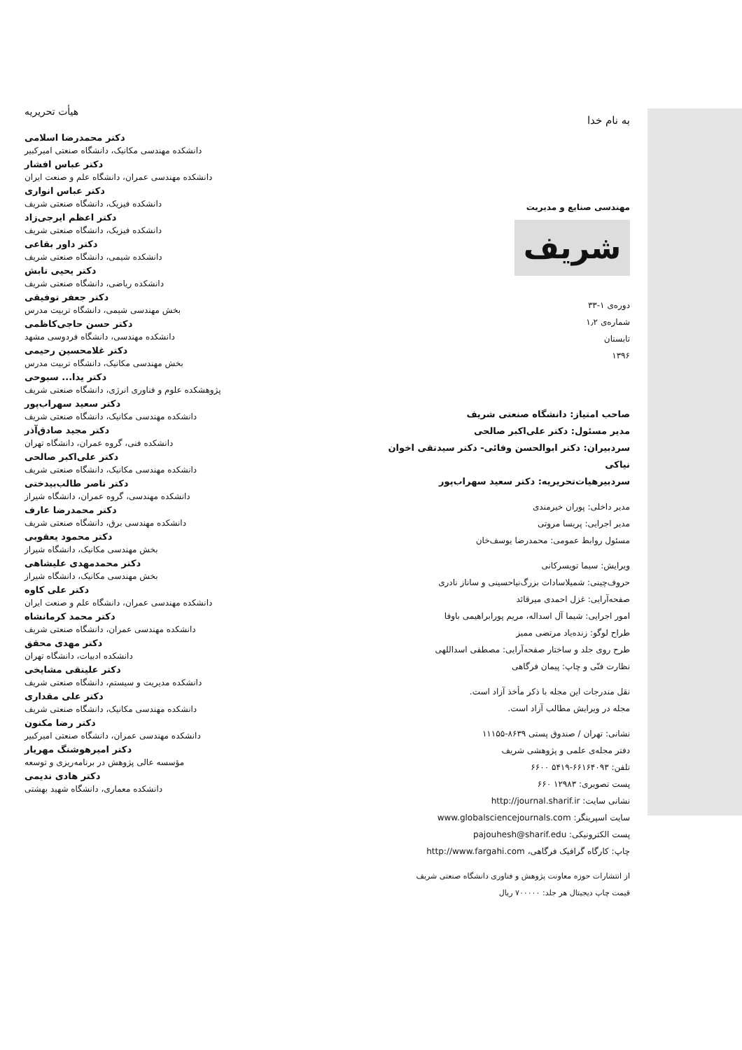به نام خدا
مهندسی صنایع و مدیریت
شریف
دوره‌ی ۱-۳۳
شماره‌ی ۱٫۲
تابستان
۱۳۹۶
صاحب امتیاز: دانشگاه صنعتی شریف
مدیر مسئول: دکتر علی‌اکبر صالحی
سردبیران: دکتر ابوالحسن وفائی- دکتر سیدتقی اخوان نیاکی
سردبیرهیات‌تحریریه: دکتر سعید سهراب‌پور
مدیر داخلی: پوران خیرمندی
مدیر اجرایی: پریسا مروتی
مسئول روابط عمومی: محمدرضا یوسف‌خان
ویرایش: سیما تویسرکانی
حروف‌چینی: شمیلاسادات بزرگ‌نیاحسینی و ساناز نادری
صفحه‌آرایی: غزل احمدی میرقائد
امور اجرایی: شیما آل اسداله، مریم پورابراهیمی باوفا
طراح لوگو: زنده‌یاد مرتضی ممیز
طرح روی جلد و ساختار صفحه‌آرایی: مصطفی اسداللهی
نظارت فنّی و چاپ: پیمان فرگاهی
نقل مندرجات این مجله با ذکر مأخذ آزاد است.
مجله در ویرایش مطالب آزاد است.
نشانی: تهران / صندوق پستی ۸۶۳۹-۱۱۱۵۵
دفتر مجله‌ی علمی و پژوهشی شریف
تلفن: ۶۶۱۶۴۰۹۳-۵۴۱۹ ۶۶۰۰
پست تصویری: ۱۲۹۸۳ ۶۶۰
نشانی سایت: http://journal.sharif.ir
سایت اسپرینگر: www.globalsciencejournals.com
پست الکترونیکی: pajouhesh@sharif.edu
چاپ: کارگاه گرافیک فرگاهی، http://www.fargahi.com
از انتشارات حوزه معاونت پژوهش و فناوری دانشگاه صنعتی شریف
قیمت چاپ دیجیتال هر جلد: ۷۰۰۰۰۰ ریال
هیأت تحریریه
دکتر محمدرضا اسلامی
دانشکده مهندسی مکانیک، دانشگاه صنعتی امیرکبیر
دکتر عباس افشار
دانشکده مهندسی عمران، دانشگاه علم و صنعت ایران
دکتر عباس انواری
دانشکده فیزیک، دانشگاه صنعتی شریف
دکتر اعظم ایرجی‌زاد
دانشکده فیزیک، دانشگاه صنعتی شریف
دکتر داور بقاعی
دانشکده شیمی، دانشگاه صنعتی شریف
دکتر یحیی تابش
دانشکده ریاضی، دانشگاه صنعتی شریف
دکتر جعفر توفیقی
بخش مهندسی شیمی، دانشگاه تربیت مدرس
دکتر حسن حاجی‌کاظمی
دانشکده مهندسی، دانشگاه فردوسی مشهد
دکتر غلامحسین رحیمی
بخش مهندسی مکانیک، دانشگاه تربیت مدرس
دکتر یدا... سبوحی
پژوهشکده علوم و فناوری انرژی، دانشگاه صنعتی شریف
دکتر سعید سهراب‌پور
دانشکده مهندسی مکانیک، دانشگاه صنعتی شریف
دکتر مجید صادق‌آذر
دانشکده فنی، گروه عمران، دانشگاه تهران
دکتر علی‌اکبر صالحی
دانشکده مهندسی مکانیک، دانشگاه صنعتی شریف
دکتر ناصر طالب‌بیدختی
دانشکده مهندسی، گروه عمران، دانشگاه شیراز
دکتر محمدرضا عارف
دانشکده مهندسی برق، دانشگاه صنعتی شریف
دکتر محمود یعقوبی
بخش مهندسی مکانیک، دانشگاه شیراز
دکتر محمدمهدی علیشاهی
بخش مهندسی مکانیک، دانشگاه شیراز
دکتر علی کاوه
دانشکده مهندسی عمران، دانشگاه علم و صنعت ایران
دکتر محمد کرمانشاه
دانشکده مهندسی عمران، دانشگاه صنعتی شریف
دکتر مهدی محقق
دانشکده ادبیات، دانشگاه تهران
دکتر علینقی مشایخی
دانشکده مدیریت و سیستم، دانشگاه صنعتی شریف
دکتر علی مقداری
دانشکده مهندسی مکانیک، دانشگاه صنعتی شریف
دکتر رضا مکنون
دانشکده مهندسی عمران، دانشگاه صنعتی امیرکبیر
دکتر امیرهوشنگ مهریار
مؤسسه عالی پژوهش در برنامه‌ریزی و توسعه
دکتر هادی ندیمی
دانشکده معماری، دانشگاه شهید بهشتی